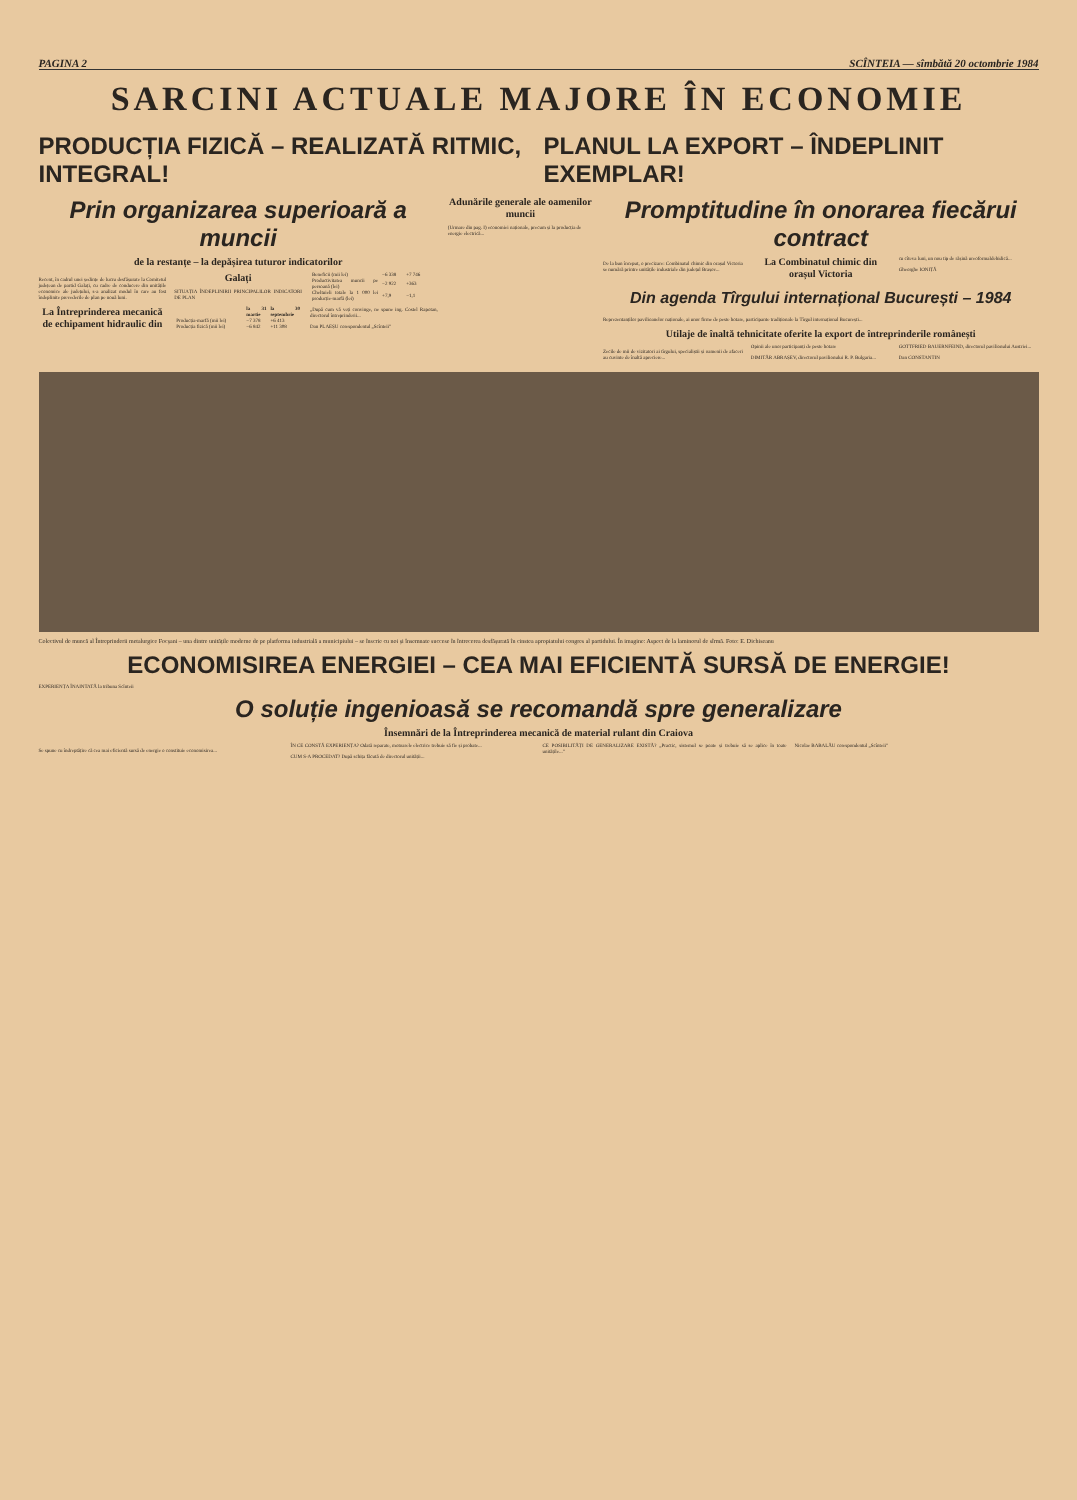PAGINA 2 SCÎNTEIA — sîmbătă 20 octombrie 1984
SARCINI ACTUALE MAJORE ÎN ECONOMIE
PRODUCȚIA FIZICĂ – REALIZATĂ RITMIC, INTEGRAL!
PLANUL LA EXPORT – ÎNDEPLINIT EXEMPLAR!
Prin organizarea superioară a muncii
de la restanțe – la depășirea tuturor indicatorilor
Recent, în cadrul unei ședințe de lucru desfășurate la Comitetul județean de partid Galați, cu cadre de conducere din unitățile economice ale județului, s-a analizat modul în care au fost îndeplinite prevederile de plan pe nouă luni.
La Întreprinderea mecanică de echipament hidraulic din Galați
SITUAȚIA ÎNDEPLINIRII PRINCIPALILOR INDICATORI DE PLAN
| | la 31 martie | la 30 septembrie |
| --- | --- | --- |
| Producția-marfă (mii lei) | −7 378 | +6 413 |
| Producția fizică (mii lei) | −6 842 | +11 308 |
| Beneficii (mii lei) | −6 338 | +7 746 |
| Productivitatea muncii pe persoană (lei) | −2 922 | +363 |
| Cheltuieli totale la 1 000 lei producție-marfă (lei) | +7,9 | −1,1 |
„După cum vă veți convinge, ne spune ing. Costel Rapotan, directorul întreprinderii...
Dan PLAEȘU corespondentul „Scînteii"
Adunările generale ale oamenilor muncii
(Urmare din pag. I) economiei naționale, precum și la producția de energie electrică...
Promptitudine în onorarea fiecărui contract
De la bun început, o precizare: Combinatul chimic din orașul Victoria se numără printre unitățile industriale din județul Brașov...
La Combinatul chimic din orașul Victoria
cu cîteva luni, un nou tip de rășină ureoformaldehidică...
Gheorghe IONIȚĂ
Din agenda Tîrgului internațional București – 1984
Reprezentanților pavilioanelor naționale, ai unor firme de peste hotare, participante tradiționale la Tîrgul internațional București...
Utilaje de înaltă tehnicitate oferite la export de întreprinderile românești
Zecile de mii de vizitatori ai tîrgului, specialiștii și oamenii de afaceri au cuvinte de înaltă apreciere...
Opinii ale unor participanți de peste hotare
DIMITĂR ABRAȘEV, directorul pavilionului R. P. Bulgaria...
GOTTFRIED BAUERNFEIND, directorul pavilionului Austriei...
Dan CONSTANTIN
Colectivul de muncă al Întreprinderii metalurgice Focșani – una dintre unitățile moderne de pe platforma industrială a municipiului – se înscrie cu noi și însemnate succese în întrecerea desfășurată în cinstea apropiatului congres al partidului. În imagine: Aspect de la laminorul de sîrmă. Foto: E. Dichiseanu
ECONOMISIREA ENERGIEI – CEA MAI EFICIENTĂ SURSĂ DE ENERGIE!
EXPERIENȚA ÎNAINTATĂ la tribuna Scînteii
O soluție ingenioasă se recomandă spre generalizare
Însemnări de la Întreprinderea mecanică de material rulant din Craiova
Se spune cu îndreptățire că cea mai eficientă sursă de energie o constituie economisirea...
ÎN CE CONSTĂ EXPERIENȚA? Odată reparate, motoarele electrice trebuie să fie și probate...
CUM S-A PROCEDAT? După schița făcută de directorul unității...
CE POSIBILITĂȚI DE GENERALIZARE EXISTĂ? „Practic, sistemul se poate și trebuie să se aplice în toate unitățile..."
Nicolae BABALĂU corespondentul „Scînteii"